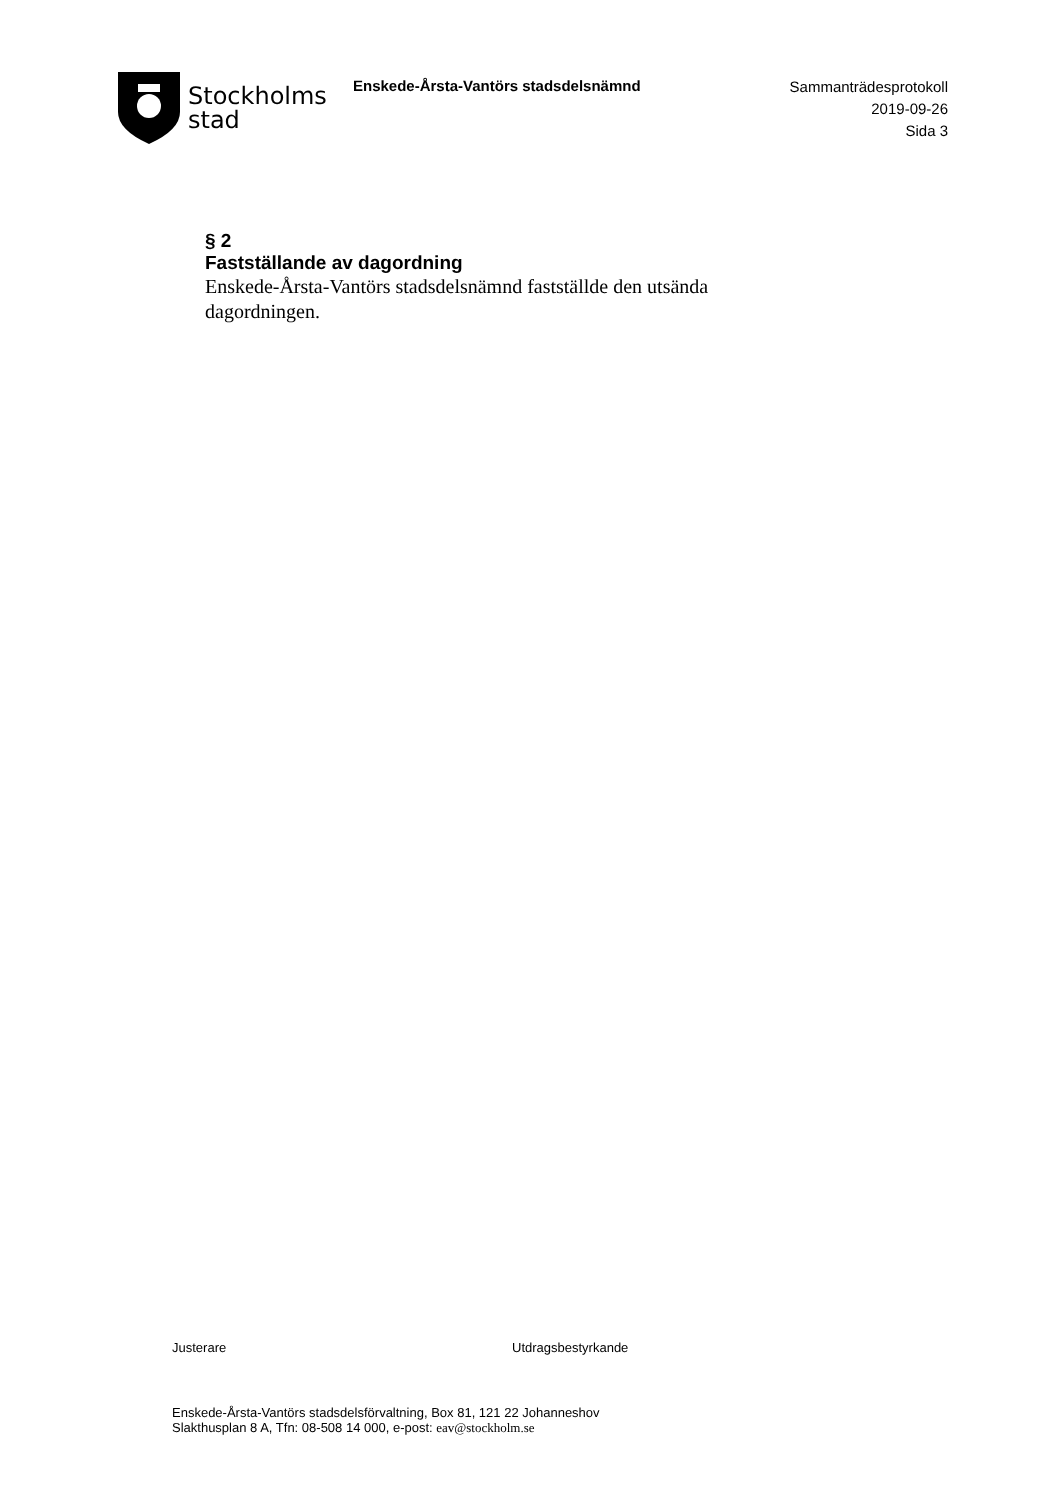Stockholms
stad
Enskede-Årsta-Vantörs stadsdelsnämnd
Sammanträdesprotokoll
2019-09-26
Sida 3
§ 2
Fastställande av dagordning
Enskede-Årsta-Vantörs stadsdelsnämnd fastställde den utsända dagordningen.
Justerare Utdragsbestyrkande
Enskede-Årsta-Vantörs stadsdelsförvaltning, Box 81, 121 22 Johanneshov
Slakthusplan 8 A, Tfn: 08-508 14 000, e-post: eav@stockholm.se